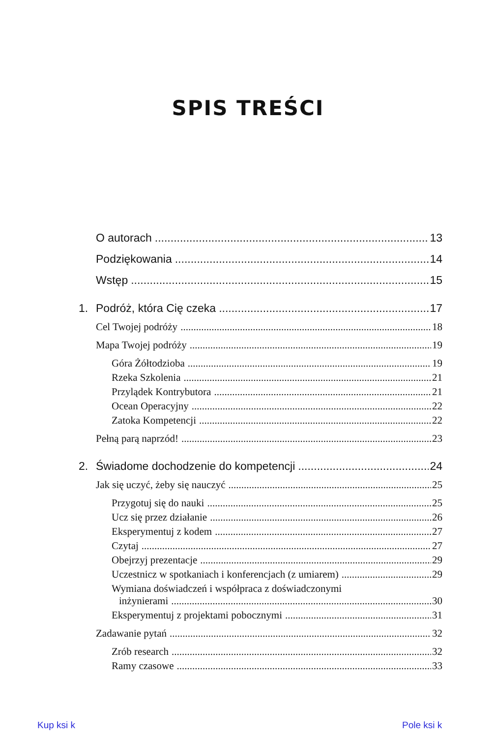SPIS TREŚCI
O autorach 13
Podziękowania 14
Wstęp 15
1. Podróż, która Cię czeka 17
Cel Twojej podróży 18
Mapa Twojej podróży 19
Góra Żółtodzioba 19
Rzeka Szkolenia 21
Przylądek Kontrybutora 21
Ocean Operacyjny 22
Zatoka Kompetencji 22
Pełną parą naprzód! 23
2. Świadome dochodzenie do kompetencji 24
Jak się uczyć, żeby się nauczyć 25
Przygotuj się do nauki 25
Ucz się przez działanie 26
Eksperymentuj z kodem 27
Czytaj 27
Obejrzyj prezentacje 29
Uczestnicz w spotkaniach i konferencjach (z umiarem) 29
Wymiana doświadczeń i współpraca z doświadczonymi
inżynierami 30
Eksperymentuj z projektami pobocznymi 31
Zadawanie pytań 32
Zrób research 32
Ramy czasowe 33
Kup ksi k Pole ksi k